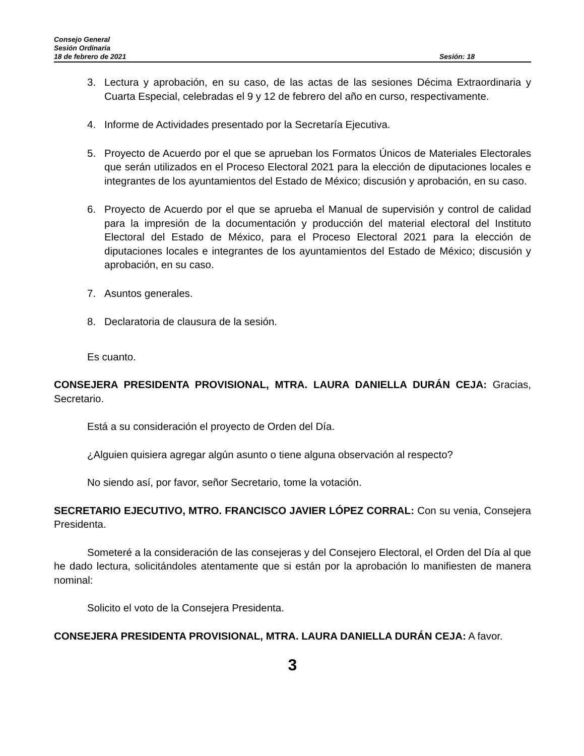Consejo General
Sesión Ordinaria
18 de febrero de 2021 Sesión: 18
3. Lectura y aprobación, en su caso, de las actas de las sesiones Décima Extraordinaria y Cuarta Especial, celebradas el 9 y 12 de febrero del año en curso, respectivamente.
4. Informe de Actividades presentado por la Secretaría Ejecutiva.
5. Proyecto de Acuerdo por el que se aprueban los Formatos Únicos de Materiales Electorales que serán utilizados en el Proceso Electoral 2021 para la elección de diputaciones locales e integrantes de los ayuntamientos del Estado de México; discusión y aprobación, en su caso.
6. Proyecto de Acuerdo por el que se aprueba el Manual de supervisión y control de calidad para la impresión de la documentación y producción del material electoral del Instituto Electoral del Estado de México, para el Proceso Electoral 2021 para la elección de diputaciones locales e integrantes de los ayuntamientos del Estado de México; discusión y aprobación, en su caso.
7. Asuntos generales.
8. Declaratoria de clausura de la sesión.
Es cuanto.
CONSEJERA PRESIDENTA PROVISIONAL, MTRA. LAURA DANIELLA DURÁN CEJA: Gracias, Secretario.
Está a su consideración el proyecto de Orden del Día.
¿Alguien quisiera agregar algún asunto o tiene alguna observación al respecto?
No siendo así, por favor, señor Secretario, tome la votación.
SECRETARIO EJECUTIVO, MTRO. FRANCISCO JAVIER LÓPEZ CORRAL: Con su venia, Consejera Presidenta.
Someteré a la consideración de las consejeras y del Consejero Electoral, el Orden del Día al que he dado lectura, solicitándoles atentamente que si están por la aprobación lo manifiesten de manera nominal:
Solicito el voto de la Consejera Presidenta.
CONSEJERA PRESIDENTA PROVISIONAL, MTRA. LAURA DANIELLA DURÁN CEJA: A favor.
3